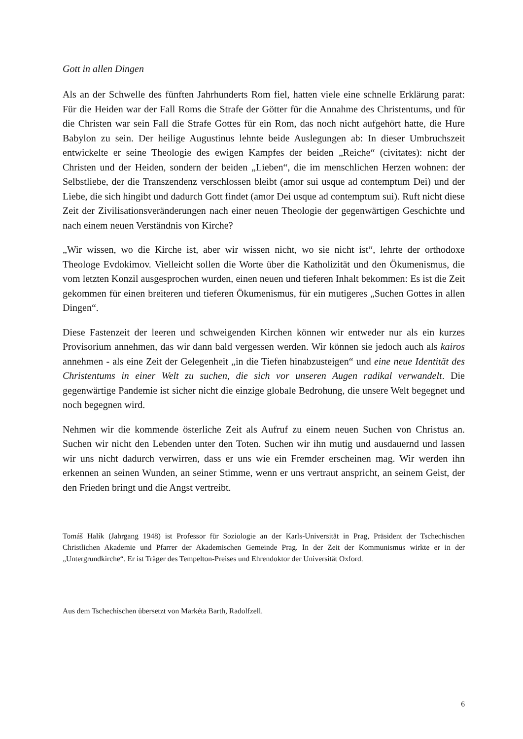Gott in allen Dingen
Als an der Schwelle des fünften Jahrhunderts Rom fiel, hatten viele eine schnelle Erklärung parat: Für die Heiden war der Fall Roms die Strafe der Götter für die Annahme des Christentums, und für die Christen war sein Fall die Strafe Gottes für ein Rom, das noch nicht aufgehört hatte, die Hure Babylon zu sein. Der heilige Augustinus lehnte beide Auslegungen ab: In dieser Umbruchszeit entwickelte er seine Theologie des ewigen Kampfes der beiden „Reiche“ (civitates): nicht der Christen und der Heiden, sondern der beiden „Lieben“, die im menschlichen Herzen wohnen: der Selbstliebe, der die Transzendenz verschlossen bleibt (amor sui usque ad contemptum Dei) und der Liebe, die sich hingibt und dadurch Gott findet (amor Dei usque ad contemptum sui). Ruft nicht diese Zeit der Zivilisationsveränderungen nach einer neuen Theologie der gegenwärtigen Geschichte und nach einem neuen Verständnis von Kirche?
„Wir wissen, wo die Kirche ist, aber wir wissen nicht, wo sie nicht ist“, lehrte der orthodoxe Theologe Evdokimov. Vielleicht sollen die Worte über die Katholizität und den Ökumenismus, die vom letzten Konzil ausgesprochen wurden, einen neuen und tieferen Inhalt bekommen: Es ist die Zeit gekommen für einen breiteren und tieferen Ökumenismus, für ein mutigeres „Suchen Gottes in allen Dingen“.
Diese Fastenzeit der leeren und schweigenden Kirchen können wir entweder nur als ein kurzes Provisorium annehmen, das wir dann bald vergessen werden. Wir können sie jedoch auch als kairos annehmen - als eine Zeit der Gelegenheit „in die Tiefen hinabzusteigen“ und eine neue Identität des Christentums in einer Welt zu suchen, die sich vor unseren Augen radikal verwandelt. Die gegenwärtige Pandemie ist sicher nicht die einzige globale Bedrohung, die unsere Welt begegnet und noch begegnen wird.
Nehmen wir die kommende österliche Zeit als Aufruf zu einem neuen Suchen von Christus an. Suchen wir nicht den Lebenden unter den Toten. Suchen wir ihn mutig und ausdauernd und lassen wir uns nicht dadurch verwirren, dass er uns wie ein Fremder erscheinen mag. Wir werden ihn erkennen an seinen Wunden, an seiner Stimme, wenn er uns vertraut anspricht, an seinem Geist, der den Frieden bringt und die Angst vertreibt.
Tomáš Halík (Jahrgang 1948) ist Professor für Soziologie an der Karls-Universität in Prag, Präsident der Tschechischen Christlichen Akademie und Pfarrer der Akademischen Gemeinde Prag. In der Zeit der Kommunismus wirkte er in der „Untergrundkirche“. Er ist Träger des Tempelton-Preises und Ehrendoktor der Universität Oxford.
Aus dem Tschechischen übersetzt von Markéta Barth, Radolfzell.
6